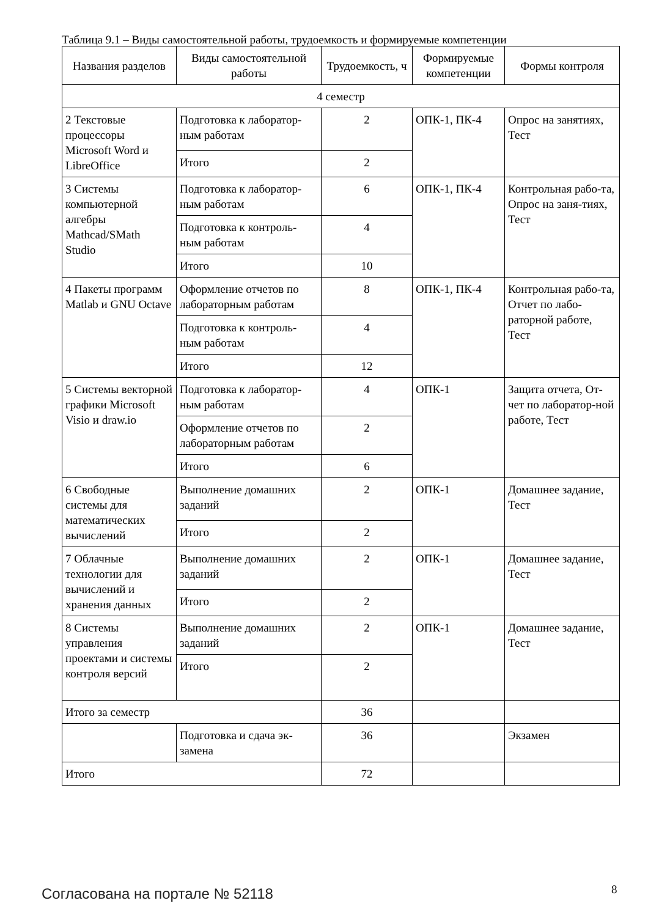Таблица 9.1 – Виды самостоятельной работы, трудоемкость и формируемые компетенции
| Названия разделов | Виды самостоятельной работы | Трудоемкость, ч | Формируемые компетенции | Формы контроля |
| --- | --- | --- | --- | --- |
| 4 семестр | | | | |
| 2 Текстовые процессоры Microsoft Word и LibreOffice | Подготовка к лаборатор-ным работам | 2 | ОПК-1, ПК-4 | Опрос на занятиях, Тест |
| | Итого | 2 | | |
| 3 Системы компьютерной алгебры Mathcad/SMath Studio | Подготовка к лаборатор-ным работам | 6 | ОПК-1, ПК-4 | Контрольная рабо-та, Опрос на заня-тиях, Тест |
| | Подготовка к контроль-ным работам | 4 | | |
| | Итого | 10 | | |
| 4 Пакеты программ Matlab и GNU Octave | Оформление отчетов по лабораторным работам | 8 | ОПК-1, ПК-4 | Контрольная рабо-та, Отчет по лабо-раторной работе, Тест |
| | Подготовка к контроль-ным работам | 4 | | |
| | Итого | 12 | | |
| 5 Системы векторной графики Microsoft Visio и draw.io | Подготовка к лаборатор-ным работам | 4 | ОПК-1 | Защита отчета, От-чет по лаборатор-ной работе, Тест |
| | Оформление отчетов по лабораторным работам | 2 | | |
| | Итого | 6 | | |
| 6 Свободные системы для математических вычислений | Выполнение домашних заданий | 2 | ОПК-1 | Домашнее задание, Тест |
| | Итого | 2 | | |
| 7 Облачные технологии для вычислений и хранения данных | Выполнение домашних заданий | 2 | ОПК-1 | Домашнее задание, Тест |
| | Итого | 2 | | |
| 8 Системы управления проектами и системы контроля версий | Выполнение домашних заданий | 2 | ОПК-1 | Домашнее задание, Тест |
| | Итого | 2 | | |
| Итого за семестр | | 36 | | |
| | Подготовка и сдача эк-замена | 36 | | Экзамен |
| Итого | | 72 | | |
Согласована на портале № 52118 8